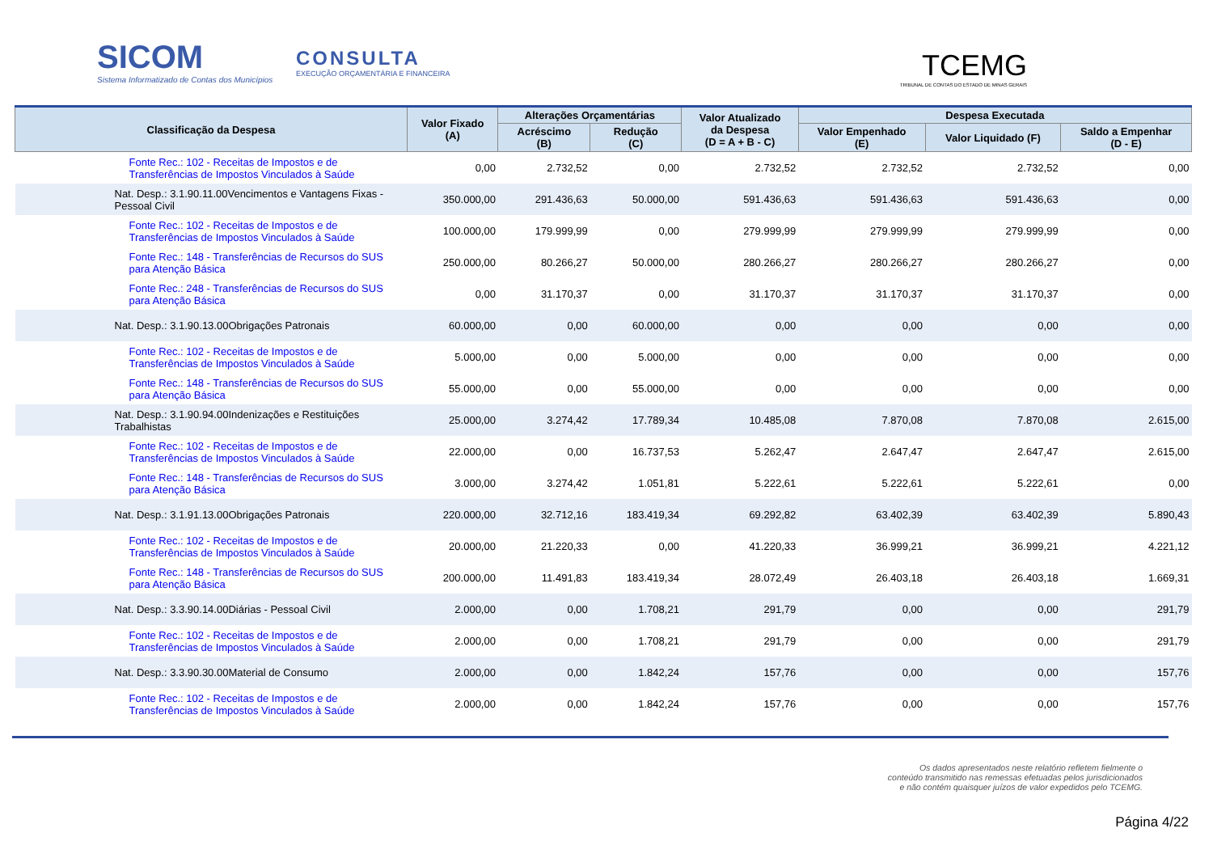SICOM
Sistema Informatizado de Contas dos Municípios
CONSULTA
EXECUÇÃO ORÇAMENTÁRIA E FINANCEIRA
TCEMG
TRIBUNAL DE CONTAS DO ESTADO DE MINAS GERAIS
| Classificação da Despesa | Valor Fixado (A) | Alterações Orçamentárias | | Valor Atualizado da Despesa (D = A + B - C) | Despesa Executada | | |
| --- | --- | --- | --- | --- | --- | --- | --- |
| | | Acréscimo (B) | Redução (C) | | Valor Empenhado (E) | Valor Liquidado (F) | Saldo a Empenhar (D - E) |
| Fonte Rec.: 102 - Receitas de Impostos e de Transferências de Impostos Vinculados à Saúde | 0,00 | 2.732,52 | 0,00 | 2.732,52 | 2.732,52 | 2.732,52 | 0,00 |
| Nat. Desp.: 3.1.90.11.00Vencimentos e Vantagens Fixas - Pessoal Civil | 350.000,00 | 291.436,63 | 50.000,00 | 591.436,63 | 591.436,63 | 591.436,63 | 0,00 |
| Fonte Rec.: 102 - Receitas de Impostos e de Transferências de Impostos Vinculados à Saúde | 100.000,00 | 179.999,99 | 0,00 | 279.999,99 | 279.999,99 | 279.999,99 | 0,00 |
| Fonte Rec.: 148 - Transferências de Recursos do SUS para Atenção Básica | 250.000,00 | 80.266,27 | 50.000,00 | 280.266,27 | 280.266,27 | 280.266,27 | 0,00 |
| Fonte Rec.: 248 - Transferências de Recursos do SUS para Atenção Básica | 0,00 | 31.170,37 | 0,00 | 31.170,37 | 31.170,37 | 31.170,37 | 0,00 |
| Nat. Desp.: 3.1.90.13.00Obrigações Patronais | 60.000,00 | 0,00 | 60.000,00 | 0,00 | 0,00 | 0,00 | 0,00 |
| Fonte Rec.: 102 - Receitas de Impostos e de Transferências de Impostos Vinculados à Saúde | 5.000,00 | 0,00 | 5.000,00 | 0,00 | 0,00 | 0,00 | 0,00 |
| Fonte Rec.: 148 - Transferências de Recursos do SUS para Atenção Básica | 55.000,00 | 0,00 | 55.000,00 | 0,00 | 0,00 | 0,00 | 0,00 |
| Nat. Desp.: 3.1.90.94.00Indenizações e Restituições Trabalhistas | 25.000,00 | 3.274,42 | 17.789,34 | 10.485,08 | 7.870,08 | 7.870,08 | 2.615,00 |
| Fonte Rec.: 102 - Receitas de Impostos e de Transferências de Impostos Vinculados à Saúde | 22.000,00 | 0,00 | 16.737,53 | 5.262,47 | 2.647,47 | 2.647,47 | 2.615,00 |
| Fonte Rec.: 148 - Transferências de Recursos do SUS para Atenção Básica | 3.000,00 | 3.274,42 | 1.051,81 | 5.222,61 | 5.222,61 | 5.222,61 | 0,00 |
| Nat. Desp.: 3.1.91.13.00Obrigações Patronais | 220.000,00 | 32.712,16 | 183.419,34 | 69.292,82 | 63.402,39 | 63.402,39 | 5.890,43 |
| Fonte Rec.: 102 - Receitas de Impostos e de Transferências de Impostos Vinculados à Saúde | 20.000,00 | 21.220,33 | 0,00 | 41.220,33 | 36.999,21 | 36.999,21 | 4.221,12 |
| Fonte Rec.: 148 - Transferências de Recursos do SUS para Atenção Básica | 200.000,00 | 11.491,83 | 183.419,34 | 28.072,49 | 26.403,18 | 26.403,18 | 1.669,31 |
| Nat. Desp.: 3.3.90.14.00Diárias - Pessoal Civil | 2.000,00 | 0,00 | 1.708,21 | 291,79 | 0,00 | 0,00 | 291,79 |
| Fonte Rec.: 102 - Receitas de Impostos e de Transferências de Impostos Vinculados à Saúde | 2.000,00 | 0,00 | 1.708,21 | 291,79 | 0,00 | 0,00 | 291,79 |
| Nat. Desp.: 3.3.90.30.00Material de Consumo | 2.000,00 | 0,00 | 1.842,24 | 157,76 | 0,00 | 0,00 | 157,76 |
| Fonte Rec.: 102 - Receitas de Impostos e de Transferências de Impostos Vinculados à Saúde | 2.000,00 | 0,00 | 1.842,24 | 157,76 | 0,00 | 0,00 | 157,76 |
Os dados apresentados neste relatório refletem fielmente o conteúdo transmitido nas remessas efetuadas pelos jurisdicionados e não contém quaisquer juízos de valor expedidos pelo TCEMG.
Página 4/22